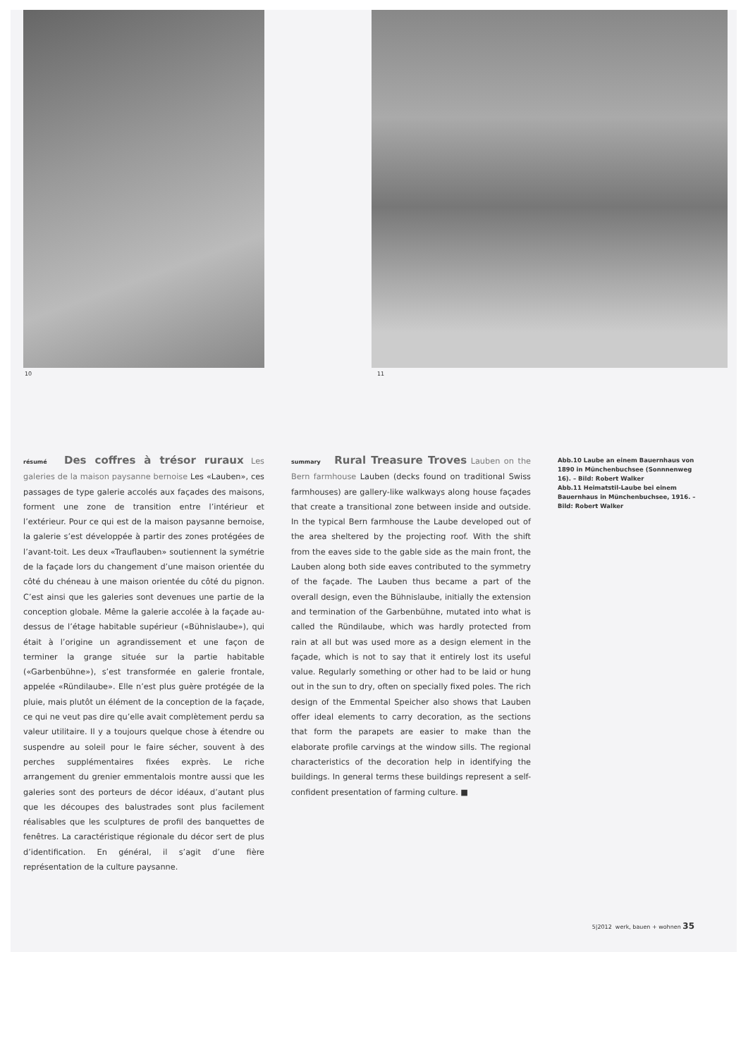10 11
résumé Des coffres à trésor ruraux Les galeries de la maison paysanne bernoise Les «Lauben», ces passages de type galerie accolés aux façades des maisons, forment une zone de transition entre l’intérieur et l’extérieur. Pour ce qui est de la maison paysanne bernoise, la galerie s’est développée à partir des zones protégées de l’avant-toit. Les deux «Trauflauben» soutiennent la symétrie de la façade lors du changement d’une maison orientée du côté du chéneau à une maison orientée du côté du pignon. C’est ainsi que les galeries sont devenues une partie de la conception globale. Même la galerie accolée à la façade au-dessus de l’étage habitable supérieur («Bühnislaube»), qui était à l’origine un agrandissement et une façon de terminer la grange située sur la partie habitable («Garbenbühne»), s’est transformée en galerie frontale, appelée «Ründilaube». Elle n’est plus guère protégée de la pluie, mais plutôt un élément de la conception de la façade, ce qui ne veut pas dire qu’elle avait complètement perdu sa valeur utilitaire. Il y a toujours quelque chose à étendre ou suspendre au soleil pour le faire sécher, souvent à des perches supplémentaires fixées exprès. Le riche arrangement du grenier emmentalois montre aussi que les galeries sont des porteurs de décor idéaux, d’autant plus que les découpes des balustrades sont plus facilement réalisables que les sculptures de profil des banquettes de fenêtres. La caractéristique régionale du décor sert de plus d’identification. En général, il s’agit d’une fière représentation de la culture paysanne.
summary Rural Treasure Troves Lauben on the Bern farmhouse Lauben (decks found on traditional Swiss farmhouses) are gallery-like walkways along house façades that create a transitional zone between inside and outside. In the typical Bern farmhouse the Laube developed out of the area sheltered by the projecting roof. With the shift from the eaves side to the gable side as the main front, the Lauben along both side eaves contributed to the symmetry of the façade. The Lauben thus became a part of the overall design, even the Bühnislaube, initially the extension and termination of the Garbenbühne, mutated into what is called the Ründilaube, which was hardly protected from rain at all but was used more as a design element in the façade, which is not to say that it entirely lost its useful value. Regularly something or other had to be laid or hung out in the sun to dry, often on specially fixed poles. The rich design of the Emmental Speicher also shows that Lauben offer ideal elements to carry decoration, as the sections that form the parapets are easier to make than the elaborate profile carvings at the window sills. The regional characteristics of the decoration help in identifying the buildings. In general terms these buildings represent a self-confident presentation of farming culture. ■
Abb.10 Laube an einem Bauernhaus von 1890 in Münchenbuchsee (Sonnnenweg 16). – Bild: Robert Walker
Abb.11 Heimatstil-Laube bei einem Bauernhaus in Münchenbuchsee, 1916. – Bild: Robert Walker
5|2012 werk, bauen + wohnen 35